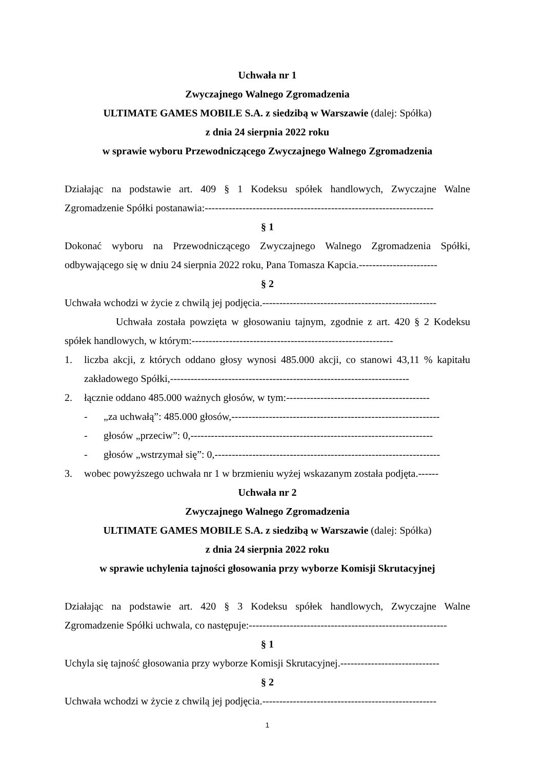Uchwała nr 1
Zwyczajnego Walnego Zgromadzenia
ULTIMATE GAMES MOBILE S.A. z siedzibą w Warszawie (dalej: Spółka)
z dnia 24 sierpnia 2022 roku
w sprawie wyboru Przewodniczącego Zwyczajnego Walnego Zgromadzenia
Działając na podstawie art. 409 § 1 Kodeksu spółek handlowych, Zwyczajne Walne Zgromadzenie Spółki postanawia:-------------------------------------------------------------------
§ 1
Dokonać wyboru na Przewodniczącego Zwyczajnego Walnego Zgromadzenia Spółki, odbywającego się w dniu 24 sierpnia 2022 roku, Pana Tomasza Kapcia.-----------------------
§ 2
Uchwała wchodzi w życie z chwilą jej podjęcia.---------------------------------------------------
Uchwała została powzięta w głosowaniu tajnym, zgodnie z art. 420 § 2 Kodeksu spółek handlowych, w którym:-----------------------------------------------------------
1. liczba akcji, z których oddano głosy wynosi 485.000 akcji, co stanowi 43,11 % kapitału zakładowego Spółki,----------------------------------------------------------------------
2. łącznie oddano 485.000 ważnych głosów, w tym:------------------------------------------
- „za uchwałą”: 485.000 głosów,-------------------------------------------------------------
- głosów „przeciw”: 0,-----------------------------------------------------------------------
- głosów „wstrzymał się”: 0,------------------------------------------------------------------
3. wobec powyższego uchwała nr 1 w brzmieniu wyżej wskazanym została podjęta.------
Uchwała nr 2
Zwyczajnego Walnego Zgromadzenia
ULTIMATE GAMES MOBILE S.A. z siedzibą w Warszawie (dalej: Spółka)
z dnia 24 sierpnia 2022 roku
w sprawie uchylenia tajności głosowania przy wyborze Komisji Skrutacyjnej
Działając na podstawie art. 420 § 3 Kodeksu spółek handlowych, Zwyczajne Walne Zgromadzenie Spółki uchwala, co następuje:----------------------------------------------------------
§ 1
Uchyla się tajność głosowania przy wyborze Komisji Skrutacyjnej.-----------------------------
§ 2
Uchwała wchodzi w życie z chwilą jej podjęcia.---------------------------------------------------
1